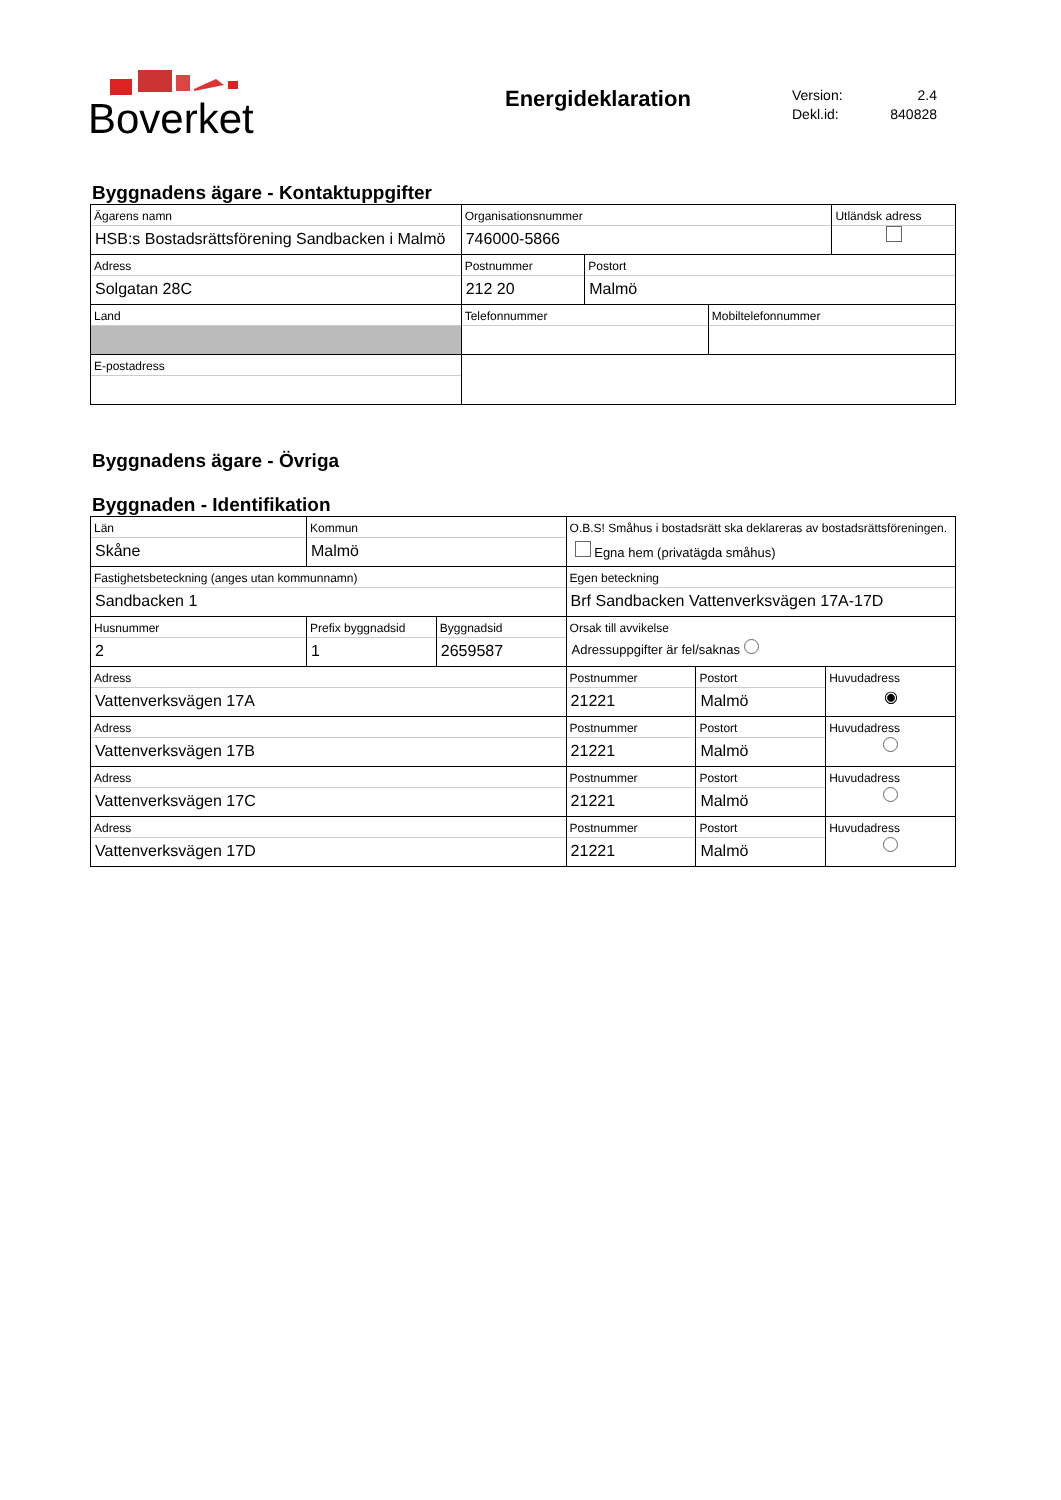Boverket
Energideklaration
Version: 2.4
Dekl.id: 840828
Byggnadens ägare - Kontaktuppgifter
| Ägarens namn HSB:s Bostadsrättsförening Sandbacken i Malmö | | | Organisationsnummer 746000-5866 | | | Utländsk adress |
| Adress Solgatan 28C | | | Postnummer 212 20 | Postort Malmö | | |
| Land | | | Telefonnummer | | Mobiltelefonnummer | |
| E-postadress | | | | | | |
Byggnadens ägare - Övriga
Byggnaden - Identifikation
| Län Skåne | Kommun Malmö | | O.B.S! Småhus i bostadsrätt ska deklareras av bostadsrättsföreningen. Egna hem (privatägda småhus) | | |
| Fastighetsbeteckning (anges utan kommunnamn) Sandbacken 1 | | | Egen beteckning Brf Sandbacken Vattenverksvägen 17A-17D | | |
| Husnummer 2 | Prefix byggnadsid 1 | Byggnadsid 2659587 | Orsak till avvikelse Adressuppgifter är fel/saknas | | |
| Adress Vattenverksvägen 17A | | | Postnummer 21221 | Postort Malmö | Huvudadress ◉ |
| Adress Vattenverksvägen 17B | | | Postnummer 21221 | Postort Malmö | Huvudadress |
| Adress Vattenverksvägen 17C | | | Postnummer 21221 | Postort Malmö | Huvudadress |
| Adress Vattenverksvägen 17D | | | Postnummer 21221 | Postort Malmö | Huvudadress |